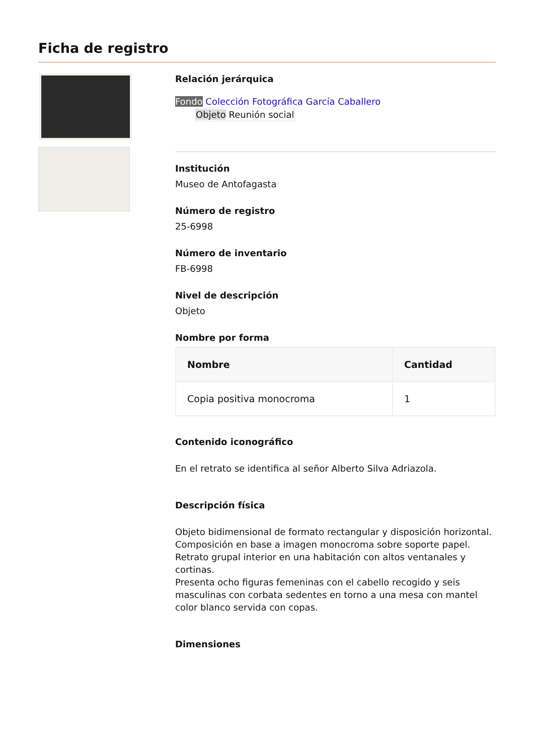Ficha de registro
Relación jerárquica
Fondo Colección Fotográfica García Caballero
Objeto Reunión social
Institución
Museo de Antofagasta
Número de registro
25-6998
Número de inventario
FB-6998
Nivel de descripción
Objeto
Nombre por forma
| Nombre | Cantidad |
| --- | --- |
| Copia positiva monocroma | 1 |
Contenido iconográfico
En el retrato se identifica al señor Alberto Silva Adriazola.
Descripción física
Objeto bidimensional de formato rectangular y disposición horizontal.
Composición en base a imagen monocroma sobre soporte papel.
Retrato grupal interior en una habitación con altos ventanales y cortinas.
Presenta ocho figuras femeninas con el cabello recogido y seis masculinas con corbata sedentes en torno a una mesa con mantel color blanco servida con copas.
Dimensiones